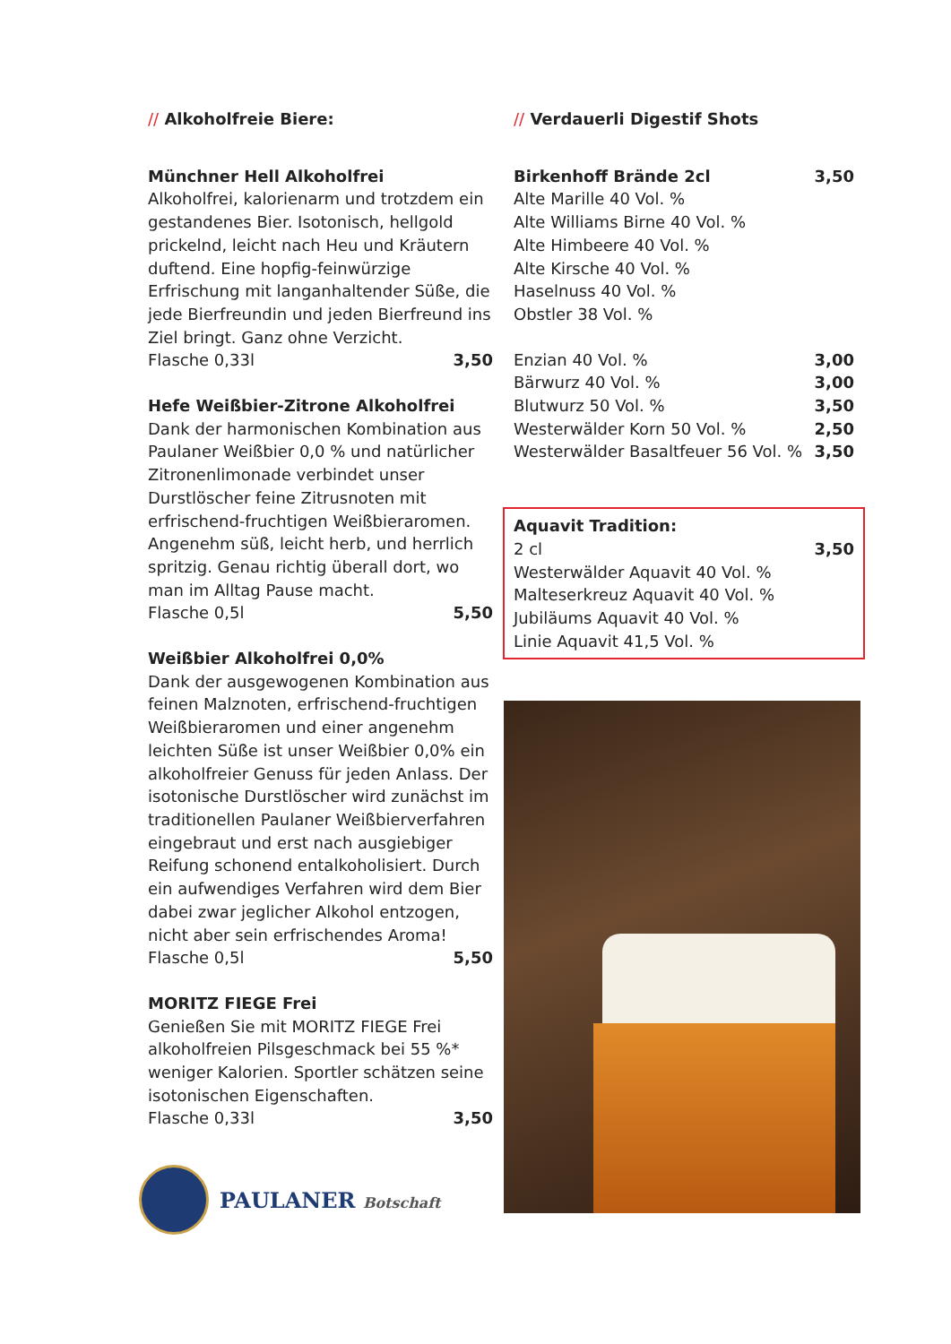// Alkoholfreie Biere:
Münchner Hell Alkoholfrei
Alkoholfrei, kalorienarm und trotzdem ein gestandenes Bier. Isotonisch, hellgold prickelnd, leicht nach Heu und Kräutern duftend. Eine hopfig-feinwürzige Erfrischung mit langanhaltender Süße, die jede Bierfreundin und jeden Bierfreund ins Ziel bringt. Ganz ohne Verzicht.
Flasche 0,33l 3,50
Hefe Weißbier-Zitrone Alkoholfrei
Dank der harmonischen Kombination aus Paulaner Weißbier 0,0 % und natürlicher Zitronenlimonade verbindet unser Durstlöscher feine Zitrusnoten mit erfrischend-fruchtigen Weißbieraromen. Angenehm süß, leicht herb, und herrlich spritzig. Genau richtig überall dort, wo man im Alltag Pause macht.
Flasche 0,5l 5,50
Weißbier Alkoholfrei 0,0%
Dank der ausgewogenen Kombination aus feinen Malznoten, erfrischend-fruchtigen Weißbieraromen und einer angenehm leichten Süße ist unser Weißbier 0,0% ein alkoholfreier Genuss für jeden Anlass. Der isotonische Durstlöscher wird zunächst im traditionellen Paulaner Weißbierverfahren eingebraut und erst nach ausgiebiger Reifung schonend entalkoholisiert. Durch ein aufwendiges Verfahren wird dem Bier dabei zwar jeglicher Alkohol entzogen, nicht aber sein erfrischendes Aroma!
Flasche 0,5l 5,50
MORITZ FIEGE Frei
Genießen Sie mit MORITZ FIEGE Frei alkoholfreien Pilsgeschmack bei 55 %* weniger Kalorien. Sportler schätzen seine isotonischen Eigenschaften.
Flasche 0,33l 3,50
// Verdauerli Digestif Shots
Birkenhoff Brände 2cl 3,50
Alte Marille 40 Vol. %
Alte Williams Birne 40 Vol. %
Alte Himbeere 40 Vol. %
Alte Kirsche 40 Vol. %
Haselnuss 40 Vol. %
Obstler 38 Vol. %
Enzian 40 Vol. % 3,00
Bärwurz 40 Vol. % 3,00
Blutwurz 50 Vol. % 3,50
Westerwälder Korn 50 Vol. % 2,50
Westerwälder Basaltfeuer 56 Vol. % 3,50
Aquavit Tradition:
2 cl 3,50
Westerwälder Aquavit 40 Vol. %
Malteserkreuz Aquavit 40 Vol. %
Jubiläums Aquavit 40 Vol. %
Linie Aquavit 41,5 Vol. %
PAULANER Botschaft